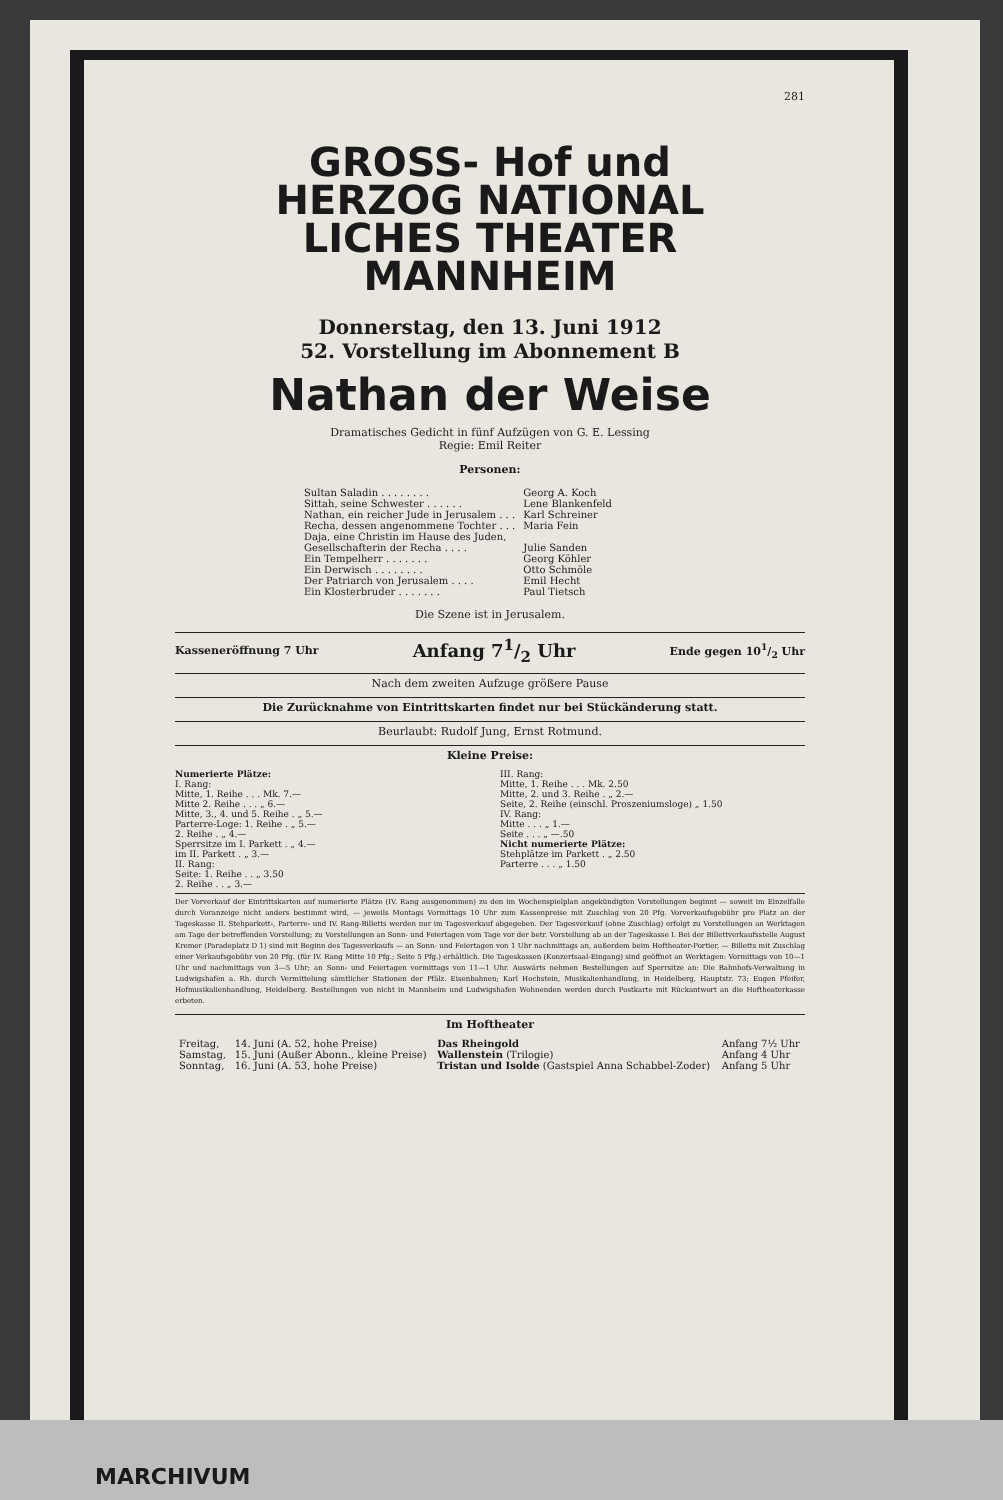281
GROSS- Hof und
HERZOG NATIONAL
LICHES THEATER
MANNHEIM
Donnerstag, den 13. Juni 1912
52. Vorstellung im Abonnement B
Nathan der Weise
Dramatisches Gedicht in fünf Aufzügen von G. E. Lessing
Regie: Emil Reiter
Personen:
| Sultan Saladin . . . . . . . . | Georg A. Koch |
| Sittah, seine Schwester . . . . . . | Lene Blankenfeld |
| Nathan, ein reicher Jude in Jerusalem . . . | Karl Schreiner |
| Recha, dessen angenommene Tochter . . . | Maria Fein |
| Daja, eine Christin im Hause des Juden, Gesellschafterin der Recha . . . . | Julie Sanden |
| Ein Tempelherr . . . . . . . | Georg Köhler |
| Ein Derwisch . . . . . . . . | Otto Schmöle |
| Der Patriarch von Jerusalem . . . . | Emil Hecht |
| Ein Klosterbruder . . . . . . . | Paul Tietsch |
Die Szene ist in Jerusalem.
Kasseneröffnung 7 Uhr Anfang 71/2 Uhr Ende gegen 101/2 Uhr
Nach dem zweiten Aufzuge größere Pause
Die Zurücknahme von Eintrittskarten findet nur bei Stückänderung statt.
Beurlaubt: Rudolf Jung, Ernst Rotmund.
Kleine Preise:
Numerierte Plätze:
I. Rang:
Mitte, 1. Reihe . . . Mk. 7.—
Mitte 2. Reihe . . . „ 6.—
Mitte, 3., 4. und 5. Reihe . „ 5.—
Parterre-Loge: 1. Reihe . „ 5.—
2. Reihe . „ 4.—
Sperrsitze im I. Parkett . „ 4.—
im II. Parkett . „ 3.—
II. Rang:
Seite: 1. Reihe . . „ 3.50
2. Reihe . . „ 3.—
III. Rang:
Mitte, 1. Reihe . . . Mk. 2.50
Mitte, 2. und 3. Reihe . „ 2.—
Seite, 2. Reihe (einschl. Proszeniumsloge) „ 1.50
IV. Rang:
Mitte . . . „ 1.—
Seite . . . „ —.50
Nicht numerierte Plätze:
Stehplätze im Parkett . „ 2.50
Parterre . . . „ 1.50
Der Vorverkauf der Eintrittskarten auf numerierte Plätze (IV. Rang ausgenommen) zu den im Wochenspielplan angekündigten Vorstellungen beginnt — soweit im Einzelfalle durch Voranzeige nicht anders bestimmt wird, — jeweils Montags Vormittags 10 Uhr zum Kassenpreise mit Zuschlag von 20 Pfg. Vorverkaufsgebühr pro Platz an der Tageskasse II. Stehparkett-, Parterre- und IV. Rang-Billetts werden nur im Tagesverkauf abgegeben. Der Tagesverkauf (ohne Zuschlag) erfolgt zu Vorstellungen an Werktagen am Tage der betreffenden Vorstellung; zu Vorstellungen an Sonn- und Feiertagen vom Tage vor der betr. Vorstellung ab an der Tageskasse I. Bei der Billettverkaufsstelle August Kremer (Paradeplatz D 1) sind mit Beginn des Tagesverkaufs — an Sonn- und Feiertagen von 1 Uhr nachmittags an, außerdem beim Hoftheater-Portier, — Billetts mit Zuschlag einer Verkaufsgebühr von 20 Pfg. (für IV. Rang Mitte 10 Pfg.; Seite 5 Pfg.) erhältlich. Die Tageskassen (Konzertsaal-Eingang) sind geöffnet an Werktagen: Vormittags von 10—1 Uhr und nachmittags von 3—5 Uhr; an Sonn- und Feiertagen vormittags von 11—1 Uhr. Auswärts nehmen Bestellungen auf Sperrsitze an: Die Bahnhofs-Verwaltung in Ludwigshafen a. Rh. durch Vermittelung sämtlicher Stationen der Pfälz. Eisenbahnen; Karl Hochstein, Musikalienhandlung, in Heidelberg, Hauptstr. 73; Eugen Pfeifer, Hofmusikalienhandlung, Heidelberg. Bestellungen von nicht in Mannheim und Ludwigshafen Wohnenden werden durch Postkarte mit Rückantwort an die Hoftheaterkasse erbeten.
Im Hoftheater
| Freitag, | 14. Juni (A. 52, hohe Preise) | Das Rheingold | Anfang 7½ Uhr |
| Samstag, | 15. Juni (Außer Abonn., kleine Preise) | Wallenstein (Trilogie) | Anfang 4 Uhr |
| Sonntag, | 16. Juni (A. 53, hohe Preise) | Tristan und Isolde (Gastspiel Anna Schabbel-Zoder) | Anfang 5 Uhr |
MARCHIVUM